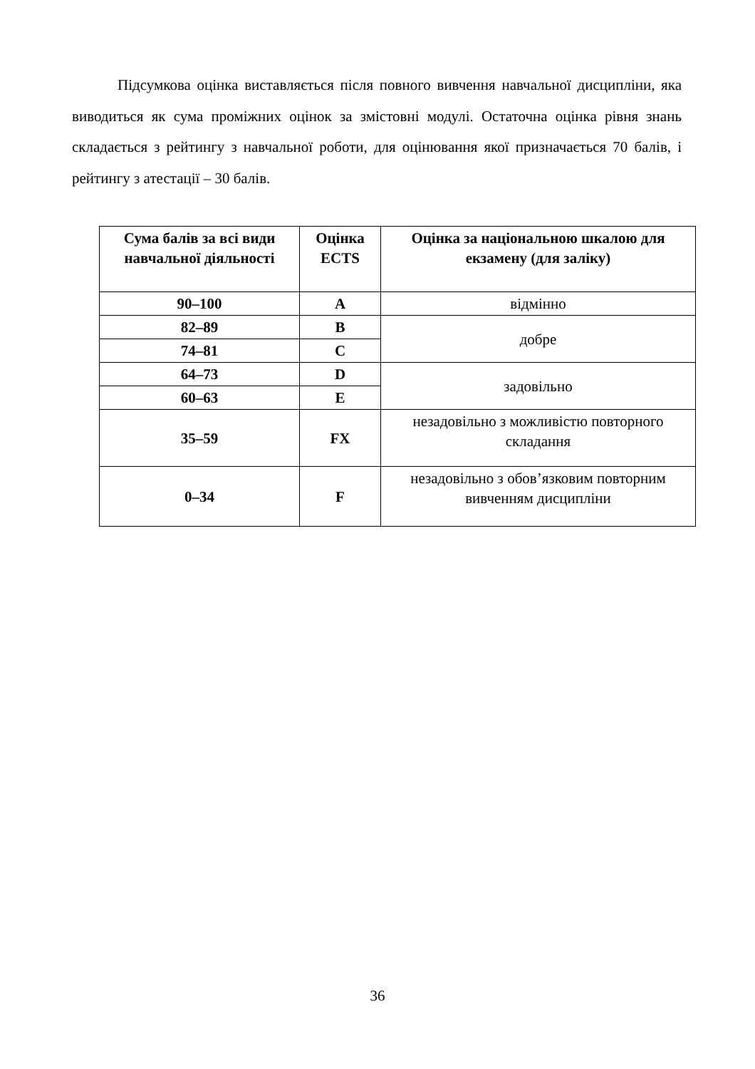Підсумкова оцінка виставляється після повного вивчення навчальної дисципліни, яка виводиться як сума проміжних оцінок за змістовні модулі. Остаточна оцінка рівня знань складається з рейтингу з навчальної роботи, для оцінювання якої призначається 70 балів, і рейтингу з атестації – 30 балів.
| Сума балів за всі види навчальної діяльності | Оцінка ECTS | Оцінка за національною шкалою для екзамену (для заліку) |
| --- | --- | --- |
| 90–100 | A | відмінно |
| 82–89 | B | добре |
| 74–81 | C | |
| 64–73 | D | задовільно |
| 60–63 | E | |
| 35–59 | FX | незадовільно з можливістю повторного складання |
| 0–34 | F | незадовільно з обов’язковим повторним вивченням дисципліни |
36